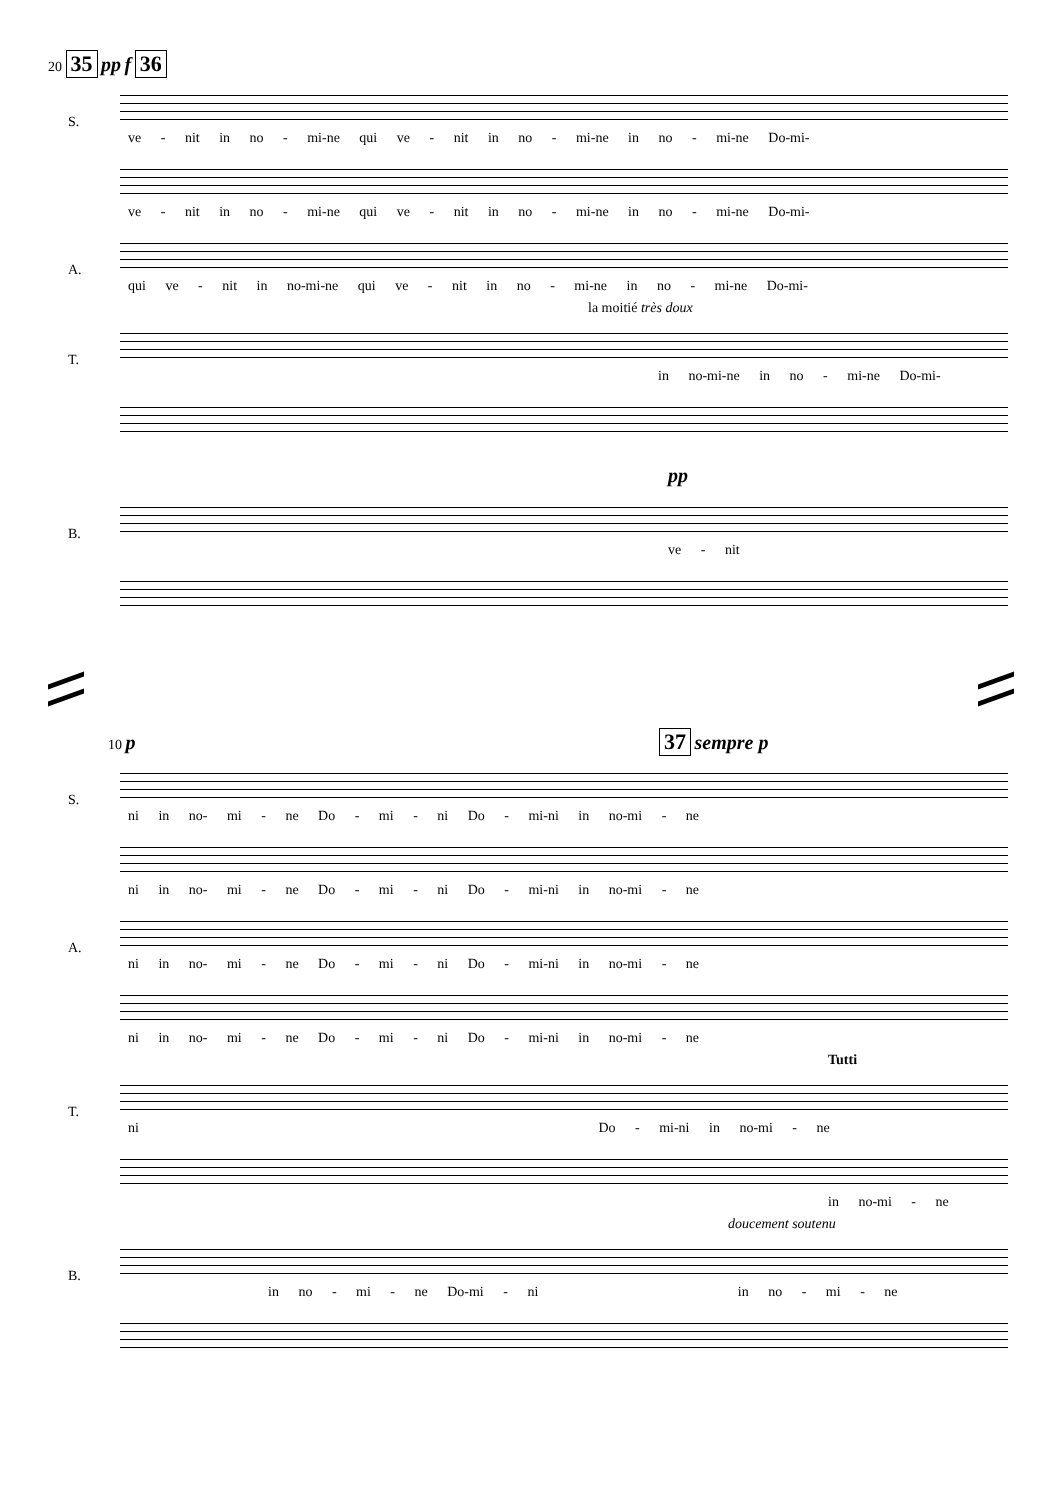20 35 pp f 36
S.
ve - nit in no - mi-ne qui ve - nit in no - mi-ne in no - mi-ne Do-mi-
ve - nit in no - mi-ne qui ve - nit in no - mi-ne in no - mi-ne Do-mi-
A.
qui ve - nit in no-mi-ne qui ve - nit in no - mi-ne in no - mi-ne Do-mi-
la moitié très doux
T.
in no-mi-ne in no - mi-ne Do-mi-
pp
B.
ve - nit
10 p 37 sempre p
S.
ni in no- mi - ne Do - mi - ni Do - mi-ni in no-mi - ne
ni in no- mi - ne Do - mi - ni Do - mi-ni in no-mi - ne
A.
ni in no- mi - ne Do - mi - ni Do - mi-ni in no-mi - ne
ni in no- mi - ne Do - mi - ni Do - mi-ni in no-mi - ne
Tutti
T.
ni Do - mi-ni in no-mi - ne
in no-mi - ne
doucement soutenu
B.
in no - mi - ne Do-mi - ni in no - mi - ne